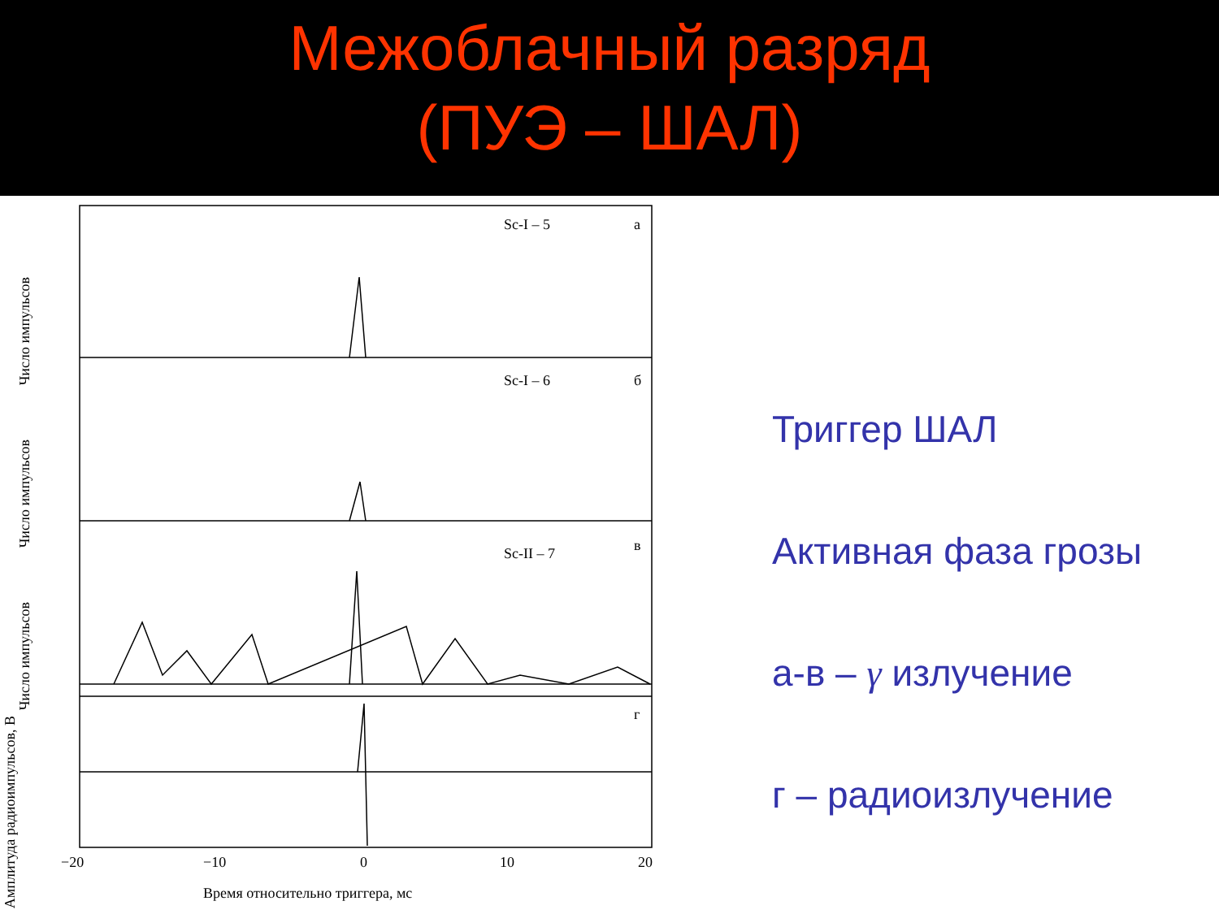Межоблачный разряд
(ПУЭ – ШАЛ)
Sc-I – 5 а
Sc-I – 6 б
Sc-II – 7 в
г
−20 −10 0 10 20
Время относительно триггера, мс
Число импульсов
Число импульсов
Число импульсов
Амплитуда радиоимпульсов, В
Триггер ШАЛ
Активная фаза грозы
а-в – γ излучение
г – радиоизлучение